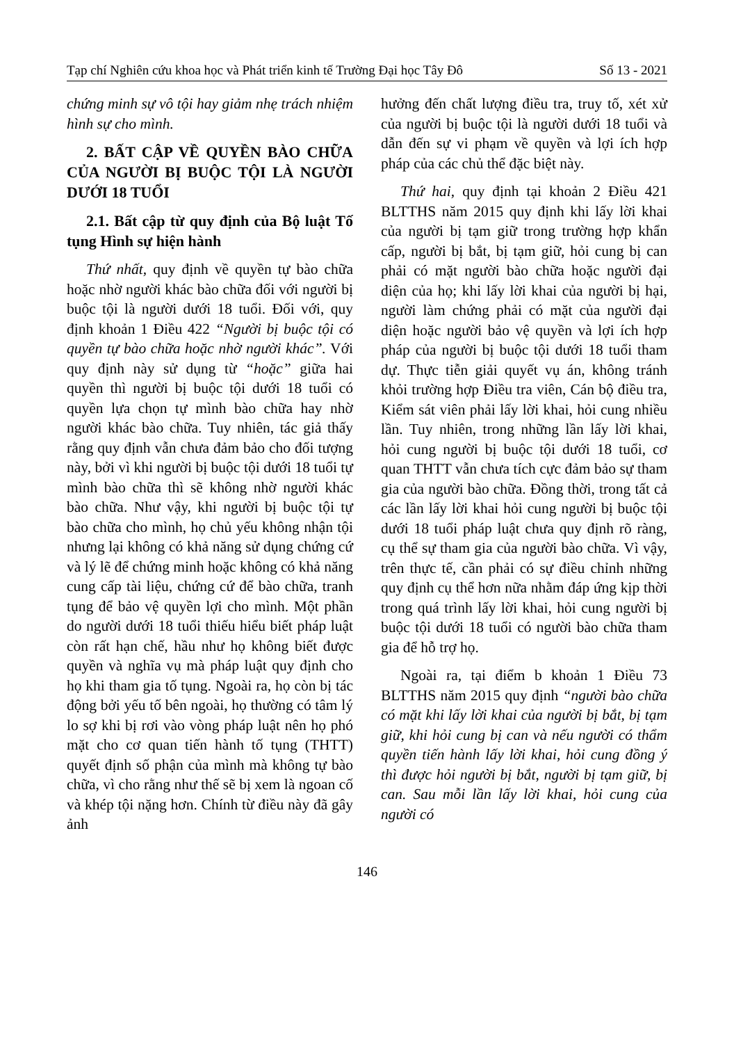Tạp chí Nghiên cứu khoa học và Phát triển kinh tế Trường Đại học Tây Đô Số 13 - 2021
chứng minh sự vô tội hay giảm nhẹ trách nhiệm hình sự cho mình.
2. BẤT CẬP VỀ QUYỀN BÀO CHỮA CỦA NGƯỜI BỊ BUỘC TỘI LÀ NGƯỜI DƯỚI 18 TUỔI
2.1. Bất cập từ quy định của Bộ luật Tố tụng Hình sự hiện hành
Thứ nhất, quy định về quyền tự bào chữa hoặc nhờ người khác bào chữa đối với người bị buộc tội là người dưới 18 tuổi. Đối với, quy định khoản 1 Điều 422 “Người bị buộc tội có quyền tự bào chữa hoặc nhờ người khác”. Với quy định này sử dụng từ “hoặc” giữa hai quyền thì người bị buộc tội dưới 18 tuổi có quyền lựa chọn tự mình bào chữa hay nhờ người khác bào chữa. Tuy nhiên, tác giả thấy rằng quy định vẫn chưa đảm bảo cho đối tượng này, bởi vì khi người bị buộc tội dưới 18 tuổi tự mình bào chữa thì sẽ không nhờ người khác bào chữa. Như vậy, khi người bị buộc tội tự bào chữa cho mình, họ chủ yếu không nhận tội nhưng lại không có khả năng sử dụng chứng cứ và lý lẽ để chứng minh hoặc không có khả năng cung cấp tài liệu, chứng cứ để bào chữa, tranh tụng để bảo vệ quyền lợi cho mình. Một phần do người dưới 18 tuổi thiếu hiểu biết pháp luật còn rất hạn chế, hầu như họ không biết được quyền và nghĩa vụ mà pháp luật quy định cho họ khi tham gia tố tụng. Ngoài ra, họ còn bị tác động bởi yếu tố bên ngoài, họ thường có tâm lý lo sợ khi bị rơi vào vòng pháp luật nên họ phó mặt cho cơ quan tiến hành tố tụng (THTT) quyết định số phận của mình mà không tự bào chữa, vì cho rằng như thế sẽ bị xem là ngoan cố và khép tội nặng hơn. Chính từ điều này đã gây ảnh
hưởng đến chất lượng điều tra, truy tố, xét xử của người bị buộc tội là người dưới 18 tuổi và dẫn đến sự vi phạm về quyền và lợi ích hợp pháp của các chủ thể đặc biệt này.
Thứ hai, quy định tại khoản 2 Điều 421 BLTTHS năm 2015 quy định khi lấy lời khai của người bị tạm giữ trong trường hợp khẩn cấp, người bị bắt, bị tạm giữ, hỏi cung bị can phải có mặt người bào chữa hoặc người đại diện của họ; khi lấy lời khai của người bị hại, người làm chứng phải có mặt của người đại diện hoặc người bảo vệ quyền và lợi ích hợp pháp của người bị buộc tội dưới 18 tuổi tham dự. Thực tiễn giải quyết vụ án, không tránh khỏi trường hợp Điều tra viên, Cán bộ điều tra, Kiểm sát viên phải lấy lời khai, hỏi cung nhiều lần. Tuy nhiên, trong những lần lấy lời khai, hỏi cung người bị buộc tội dưới 18 tuổi, cơ quan THTT vẫn chưa tích cực đảm bảo sự tham gia của người bào chữa. Đồng thời, trong tất cả các lần lấy lời khai hỏi cung người bị buộc tội dưới 18 tuổi pháp luật chưa quy định rõ ràng, cụ thể sự tham gia của người bào chữa. Vì vậy, trên thực tế, cần phải có sự điều chỉnh những quy định cụ thể hơn nữa nhằm đáp ứng kịp thời trong quá trình lấy lời khai, hỏi cung người bị buộc tội dưới 18 tuổi có người bào chữa tham gia để hỗ trợ họ.
Ngoài ra, tại điểm b khoản 1 Điều 73 BLTTHS năm 2015 quy định “người bào chữa có mặt khi lấy lời khai của người bị bắt, bị tạm giữ, khi hỏi cung bị can và nếu người có thẩm quyền tiến hành lấy lời khai, hỏi cung đồng ý thì được hỏi người bị bắt, người bị tạm giữ, bị can. Sau mỗi lần lấy lời khai, hỏi cung của người có
146